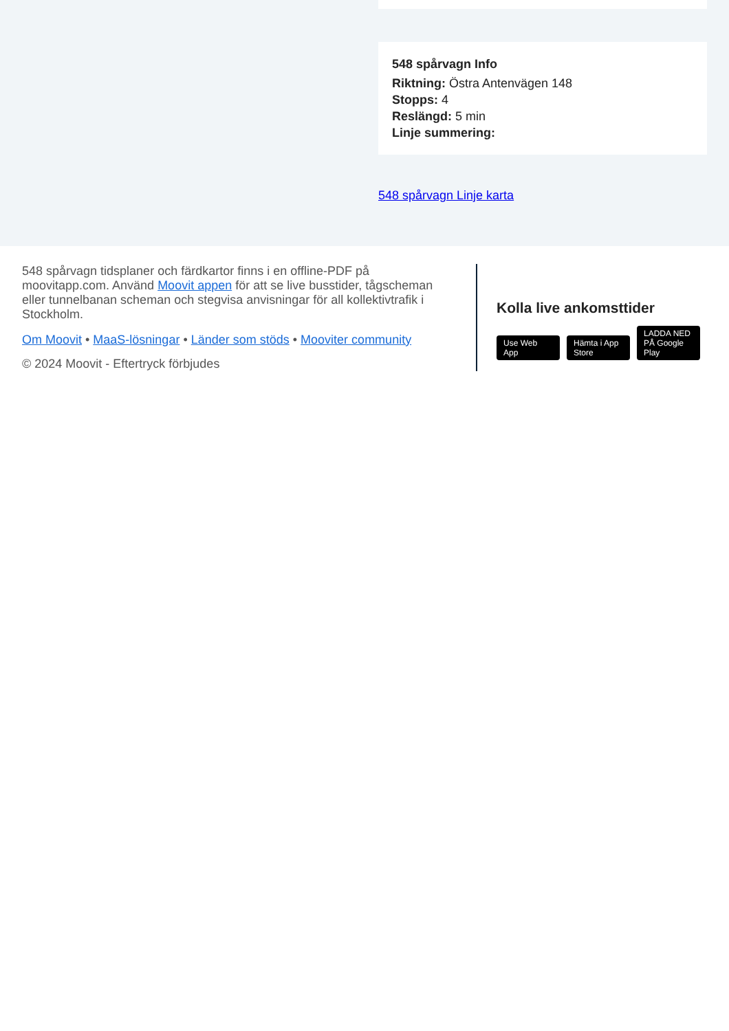548 spårvagn Info
Riktning: Östra Antenvägen 148
Stopps: 4
Reslängd: 5 min
Linje summering:
548 spårvagn Linje karta
548 spårvagn tidsplaner och färdkartor finns i en offline-PDF på moovitapp.com. Använd Moovit appen för att se live busstider, tågscheman eller tunnelbanan scheman och stegvisa anvisningar för all kollektivtrafik i Stockholm.
Om Moovit • MaaS-lösningar • Länder som stöds • Mooviter community
© 2024 Moovit - Eftertryck förbjudes
Kolla live ankomsttider
Use Web App Hämta i App Store LADDA NED PÅ Google Play